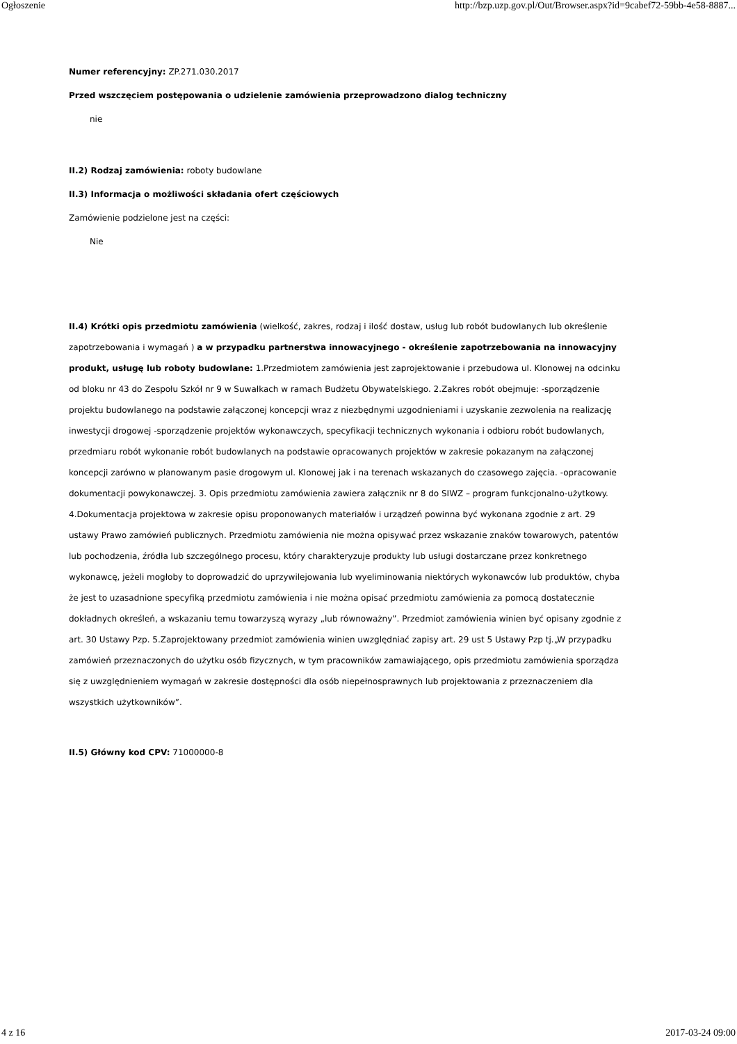Ogłoszenie http://bzp.uzp.gov.pl/Out/Browser.aspx?id=9cabef72-59bb-4e58-8887...
Numer referencyjny: ZP.271.030.2017
Przed wszczęciem postępowania o udzielenie zamówienia przeprowadzono dialog techniczny
nie
II.2) Rodzaj zamówienia: roboty budowlane
II.3) Informacja o możliwości składania ofert częściowych
Zamówienie podzielone jest na części:
Nie
II.4) Krótki opis przedmiotu zamówienia (wielkość, zakres, rodzaj i ilość dostaw, usług lub robót budowlanych lub określenie zapotrzebowania i wymagań ) a w przypadku partnerstwa innowacyjnego - określenie zapotrzebowania na innowacyjny produkt, usługę lub roboty budowlane: 1.Przedmiotem zamówienia jest zaprojektowanie i przebudowa ul. Klonowej na odcinku od bloku nr 43 do Zespołu Szkół nr 9 w Suwałkach w ramach Budżetu Obywatelskiego. 2.Zakres robót obejmuje: -sporządzenie projektu budowlanego na podstawie załączonej koncepcji wraz z niezbędnymi uzgodnieniami i uzyskanie zezwolenia na realizację inwestycji drogowej -sporządzenie projektów wykonawczych, specyfikacji technicznych wykonania i odbioru robót budowlanych, przedmiaru robót wykonanie robót budowlanych na podstawie opracowanych projektów w zakresie pokazanym na załączonej koncepcji zarówno w planowanym pasie drogowym ul. Klonowej jak i na terenach wskazanych do czasowego zajęcia. -opracowanie dokumentacji powykonawczej. 3. Opis przedmiotu zamówienia zawiera załącznik nr 8 do SIWZ – program funkcjonalno-użytkowy. 4.Dokumentacja projektowa w zakresie opisu proponowanych materiałów i urządzeń powinna być wykonana zgodnie z art. 29 ustawy Prawo zamówień publicznych. Przedmiotu zamówienia nie można opisywać przez wskazanie znaków towarowych, patentów lub pochodzenia, źródła lub szczególnego procesu, który charakteryzuje produkty lub usługi dostarczane przez konkretnego wykonawcę, jeżeli mogłoby to doprowadzić do uprzywilejowania lub wyeliminowania niektórych wykonawców lub produktów, chyba że jest to uzasadnione specyfiką przedmiotu zamówienia i nie można opisać przedmiotu zamówienia za pomocą dostatecznie dokładnych określeń, a wskazaniu temu towarzyszą wyrazy „lub równoważny”. Przedmiot zamówienia winien być opisany zgodnie z art. 30 Ustawy Pzp. 5.Zaprojektowany przedmiot zamówienia winien uwzględniać zapisy art. 29 ust 5 Ustawy Pzp tj.„W przypadku zamówień przeznaczonych do użytku osób fizycznych, w tym pracowników zamawiającego, opis przedmiotu zamówienia sporządza się z uwzględnieniem wymagań w zakresie dostępności dla osób niepełnosprawnych lub projektowania z przeznaczeniem dla wszystkich użytkowników”.
II.5) Główny kod CPV: 71000000-8
4 z 16 2017-03-24 09:00